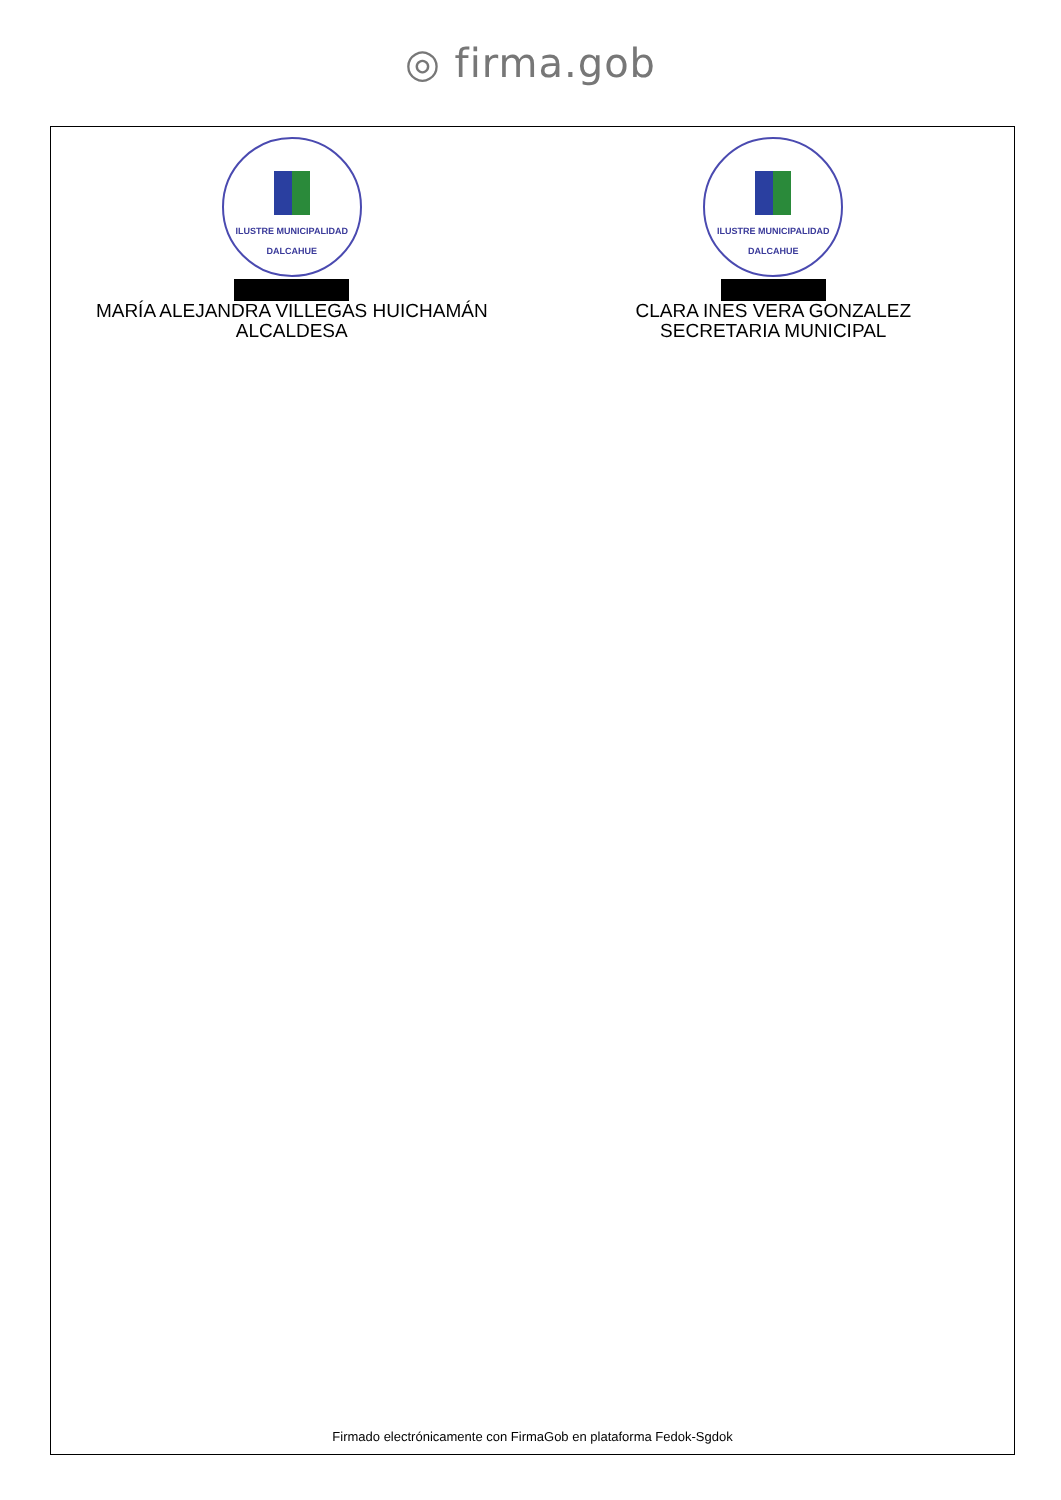◎ firma.gob
ILUSTRE MUNICIPALIDAD
DALCAHUE
MARÍA ALEJANDRA VILLEGAS HUICHAMÁN
ALCALDESA
ILUSTRE MUNICIPALIDAD
DALCAHUE
CLARA INES VERA GONZALEZ
SECRETARIA MUNICIPAL
Firmado electrónicamente con FirmaGob en plataforma Fedok-Sgdok